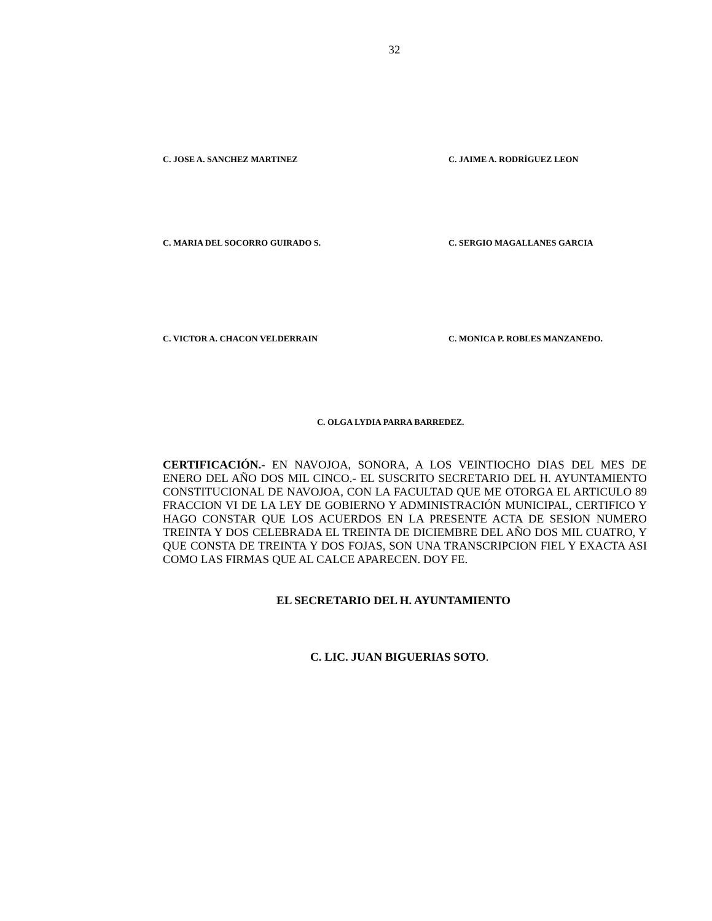32
C. JOSE A. SANCHEZ MARTINEZ C. JAIME A. RODRÍGUEZ LEON
C. MARIA DEL SOCORRO GUIRADO S. C. SERGIO MAGALLANES GARCIA
C. VICTOR A. CHACON VELDERRAIN C. MONICA P. ROBLES MANZANEDO.
C. OLGA LYDIA PARRA BARREDEZ.
CERTIFICACIÓN.- EN NAVOJOA, SONORA, A LOS VEINTIOCHO DIAS DEL MES DE ENERO DEL AÑO DOS MIL CINCO.- EL SUSCRITO SECRETARIO DEL H. AYUNTAMIENTO CONSTITUCIONAL DE NAVOJOA, CON LA FACULTAD QUE ME OTORGA EL ARTICULO 89 FRACCION VI DE LA LEY DE GOBIERNO Y ADMINISTRACIÓN MUNICIPAL, CERTIFICO Y HAGO CONSTAR QUE LOS ACUERDOS EN LA PRESENTE ACTA DE SESION NUMERO TREINTA Y DOS CELEBRADA EL TREINTA DE DICIEMBRE DEL AÑO DOS MIL CUATRO, Y QUE CONSTA DE TREINTA Y DOS FOJAS, SON UNA TRANSCRIPCION FIEL Y EXACTA ASI COMO LAS FIRMAS QUE AL CALCE APARECEN. DOY FE.
EL SECRETARIO DEL H. AYUNTAMIENTO
C. LIC. JUAN BIGUERIAS SOTO.